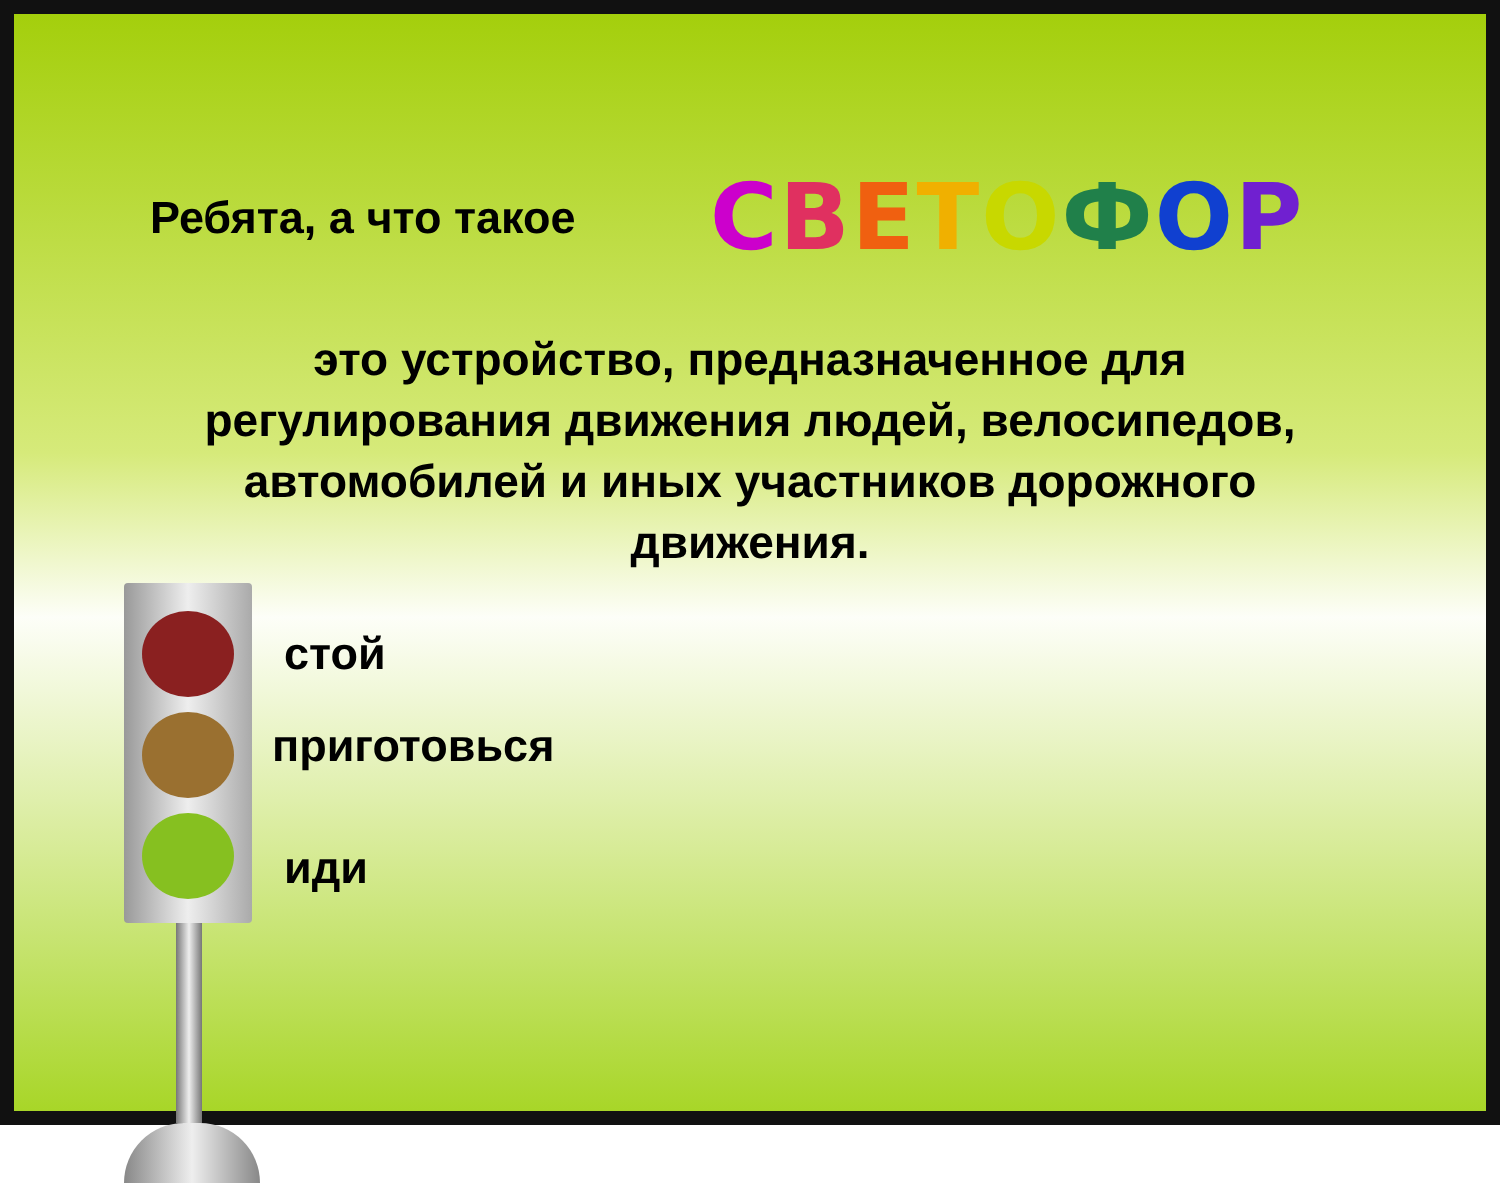Ребята, а что такое
СВЕТОФОР
это устройство, предназначенное для регулирования движения людей, велосипедов, автомобилей и иных участников дорожного движения.
стой
приготовься
иди